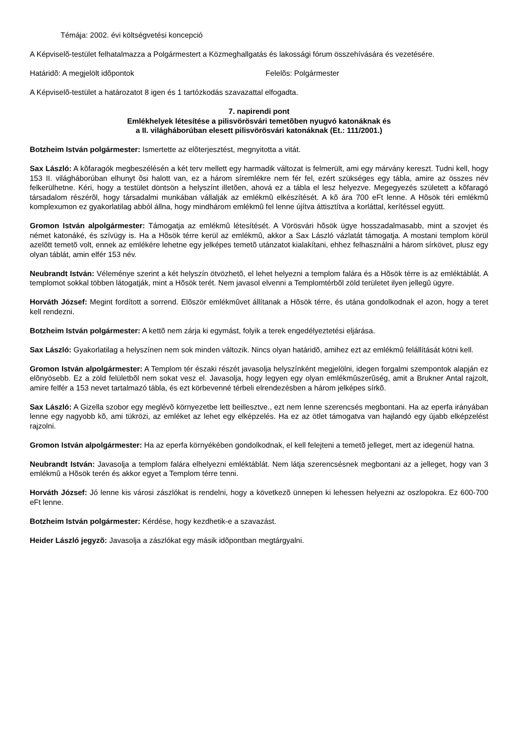Témája: 2002. évi költségvetési koncepció
A Képviselõ-testület felhatalmazza a Polgármestert a Közmeghallgatás és lakossági fórum összehívására és vezetésére.
Határidõ: A megjelölt idõpontok Felelõs: Polgármester
A Képviselõ-testület a határozatot 8 igen és 1 tartózkodás szavazattal elfogadta.
7. napirendi pont
Emlékhelyek létesítése a pilisvörösvári temetõben nyugvó katonáknak és
a II. világháborúban elesett pilisvörösvári katonáknak (Et.: 111/2001.)
Botzheim István polgármester: Ismertette az elõterjesztést, megnyitotta a vitát.
Sax László: A kõfaragók megbeszélésén a két terv mellett egy harmadik változat is felmerült, ami egy márvány kereszt. Tudni kell, hogy 153 II. világháborúban elhunyt õsi halott van, ez a három síremlékre nem fér fel, ezért szükséges egy tábla, amire az összes név felkerülhetne. Kéri, hogy a testület döntsön a helyszínt illetõen, ahová ez a tábla el lesz helyezve. Megegyezés született a kõfaragó társadalom részérõl, hogy társadalmi munkában vállalják az emlékmû elkészítését. A kõ ára 700 eFt lenne. A Hõsök téri emlékmû komplexumon ez gyakorlatilag abból állna, hogy mindhárom emlékmû fel lenne újítva áttisztítva a korláttal, kerítéssel együtt.
Gromon István alpolgármester: Támogatja az emlékmû létesítését. A Vörösvári hõsök ügye hosszadalmasabb, mint a szovjet és német katonáké, és szívügy is. Ha a Hõsök térre kerül az emlékmû, akkor a Sax László vázlatát támogatja. A mostani templom körül azelõtt temetõ volt, ennek az emlékére lehetne egy jelképes temetõ utánzatot kialakítani, ehhez felhasználni a három sírkövet, plusz egy olyan táblát, amin elfér 153 név.
Neubrandt István: Véleménye szerint a két helyszín ötvözhetõ, el lehet helyezni a templom falára és a Hõsök térre is az emléktáblát. A templomot sokkal többen látogatják, mint a Hõsök terét. Nem javasol elvenni a Templomtérbõl zöld területet ilyen jellegû ügyre.
Horváth József: Megint fordított a sorrend. Elõször emlékmûvet állítanak a Hõsök térre, és utána gondolkodnak el azon, hogy a teret kell rendezni.
Botzheim István polgármester: A kettõ nem zárja ki egymást, folyik a terek engedélyeztetési eljárása.
Sax László: Gyakorlatilag a helyszínen nem sok minden változik. Nincs olyan határidõ, amihez ezt az emlékmû felállítását kötni kell.
Gromon István alpolgármester: A Templom tér északi részét javasolja helyszínként megjelölni, idegen forgalmi szempontok alapján ez elõnyösebb. Ez a zöld felületbõl nem sokat vesz el. Javasolja, hogy legyen egy olyan emlékmûszerûség, amit a Brukner Antal rajzolt, amire felfér a 153 nevet tartalmazó tábla, és ezt körbevenné térbeli elrendezésben a három jelképes sírkõ.
Sax László: A Gizella szobor egy meglévõ környezetbe lett beillesztve., ezt nem lenne szerencsés megbontani. Ha az eperfa irányában lenne egy nagyobb kõ, ami tükrözi, az emléket az lehet egy elképzelés. Ha ez az ötlet támogatva van hajlandó egy újabb elképzelést rajzolni.
Gromon István alpolgármester: Ha az eperfa környékében gondolkodnak, el kell felejteni a temetõ jelleget, mert az idegenül hatna.
Neubrandt István: Javasolja a templom falára elhelyezni emléktáblát. Nem látja szerencsésnek megbontani az a jelleget, hogy van 3 emlékmû a Hõsök terén és akkor egyet a Templom térre tenni.
Horváth József: Jó lenne kis városi zászlókat is rendelni, hogy a következõ ünnepen ki lehessen helyezni az oszlopokra. Ez 600-700 eFt lenne.
Botzheim István polgármester: Kérdése, hogy kezdhetik-e a szavazást.
Heider László jegyzõ: Javasolja a zászlókat egy másik idõpontban megtárgyalni.